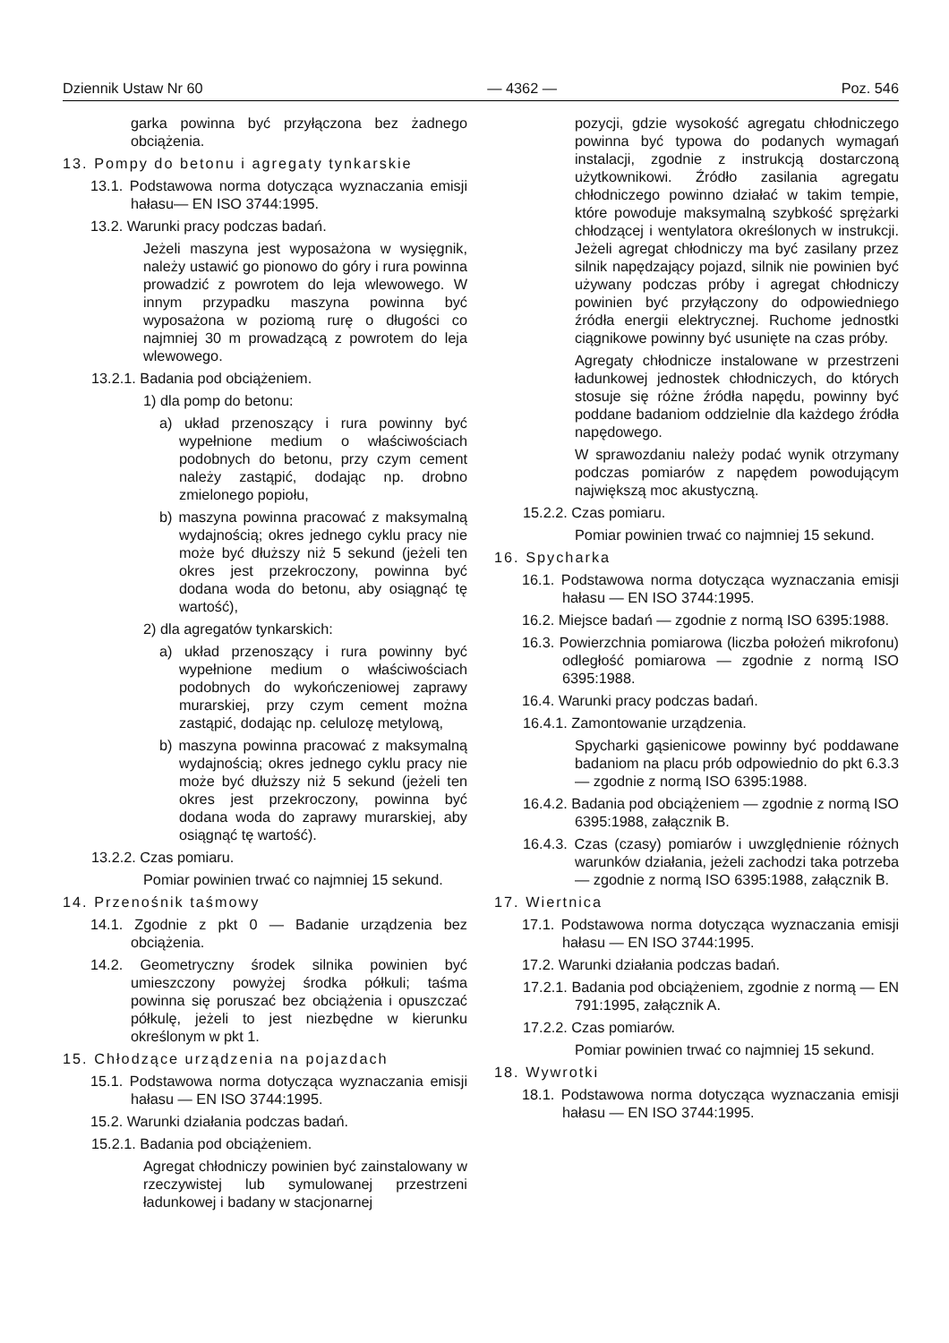Dziennik Ustaw Nr 60 — 4362 — Poz. 546
garka powinna być przyłączona bez żadnego obciążenia.
13. Pompy do betonu i agregaty tynkarskie
13.1. Podstawowa norma dotycząca wyznaczania emisji hałasu— EN ISO 3744:1995.
13.2. Warunki pracy podczas badań.
Jeżeli maszyna jest wyposażona w wysięgnik, należy ustawić go pionowo do góry i rura powinna prowadzić z powrotem do leja wlewowego. W innym przypadku maszyna powinna być wyposażona w poziomą rurę o długości co najmniej 30 m prowadzącą z powrotem do leja wlewowego.
13.2.1. Badania pod obciążeniem.
1) dla pomp do betonu:
a) układ przenoszący i rura powinny być wypełnione medium o właściwościach podobnych do betonu, przy czym cement należy zastąpić, dodając np. drobno zmielonego popiołu,
b) maszyna powinna pracować z maksymalną wydajnością; okres jednego cyklu pracy nie może być dłuższy niż 5 sekund (jeżeli ten okres jest przekroczony, powinna być dodana woda do betonu, aby osiągnąć tę wartość),
2) dla agregatów tynkarskich:
a) układ przenoszący i rura powinny być wypełnione medium o właściwościach podobnych do wykończeniowej zaprawy murarskiej, przy czym cement można zastąpić, dodając np. celulozę metylową,
b) maszyna powinna pracować z maksymalną wydajnością; okres jednego cyklu pracy nie może być dłuższy niż 5 sekund (jeżeli ten okres jest przekroczony, powinna być dodana woda do zaprawy murarskiej, aby osiągnąć tę wartość).
13.2.2. Czas pomiaru.
Pomiar powinien trwać co najmniej 15 sekund.
14. Przenośnik taśmowy
14.1. Zgodnie z pkt 0 — Badanie urządzenia bez obciążenia.
14.2. Geometryczny środek silnika powinien być umieszczony powyżej środka półkuli; taśma powinna się poruszać bez obciążenia i opuszczać półkulę, jeżeli to jest niezbędne w kierunku określonym w pkt 1.
15. Chłodzące urządzenia na pojazdach
15.1. Podstawowa norma dotycząca wyznaczania emisji hałasu — EN ISO 3744:1995.
15.2. Warunki działania podczas badań.
15.2.1. Badania pod obciążeniem.
Agregat chłodniczy powinien być zainstalowany w rzeczywistej lub symulowanej przestrzeni ładunkowej i badany w stacjonarnej
pozycji, gdzie wysokość agregatu chłodniczego powinna być typowa do podanych wymagań instalacji, zgodnie z instrukcją dostarczoną użytkownikowi. Źródło zasilania agregatu chłodniczego powinno działać w takim tempie, które powoduje maksymalną szybkość sprężarki chłodzącej i wentylatora określonych w instrukcji. Jeżeli agregat chłodniczy ma być zasilany przez silnik napędzający pojazd, silnik nie powinien być używany podczas próby i agregat chłodniczy powinien być przyłączony do odpowiedniego źródła energii elektrycznej. Ruchome jednostki ciągnikowe powinny być usunięte na czas próby.
Agregaty chłodnicze instalowane w przestrzeni ładunkowej jednostek chłodniczych, do których stosuje się różne źródła napędu, powinny być poddane badaniom oddzielnie dla każdego źródła napędowego.
W sprawozdaniu należy podać wynik otrzymany podczas pomiarów z napędem powodującym największą moc akustyczną.
15.2.2. Czas pomiaru.
Pomiar powinien trwać co najmniej 15 sekund.
16. Spycharka
16.1. Podstawowa norma dotycząca wyznaczania emisji hałasu — EN ISO 3744:1995.
16.2. Miejsce badań — zgodnie z normą ISO 6395:1988.
16.3. Powierzchnia pomiarowa (liczba położeń mikrofonu) odległość pomiarowa — zgodnie z normą ISO 6395:1988.
16.4. Warunki pracy podczas badań.
16.4.1. Zamontowanie urządzenia.
Spycharki gąsienicowe powinny być poddawane badaniom na placu prób odpowiednio do pkt 6.3.3 — zgodnie z normą ISO 6395:1988.
16.4.2. Badania pod obciążeniem — zgodnie z normą ISO 6395:1988, załącznik B.
16.4.3. Czas (czasy) pomiarów i uwzględnienie różnych warunków działania, jeżeli zachodzi taka potrzeba — zgodnie z normą ISO 6395:1988, załącznik B.
17. Wiertnica
17.1. Podstawowa norma dotycząca wyznaczania emisji hałasu — EN ISO 3744:1995.
17.2. Warunki działania podczas badań.
17.2.1. Badania pod obciążeniem, zgodnie z normą — EN 791:1995, załącznik A.
17.2.2. Czas pomiarów.
Pomiar powinien trwać co najmniej 15 sekund.
18. Wywrotki
18.1. Podstawowa norma dotycząca wyznaczania emisji hałasu — EN ISO 3744:1995.